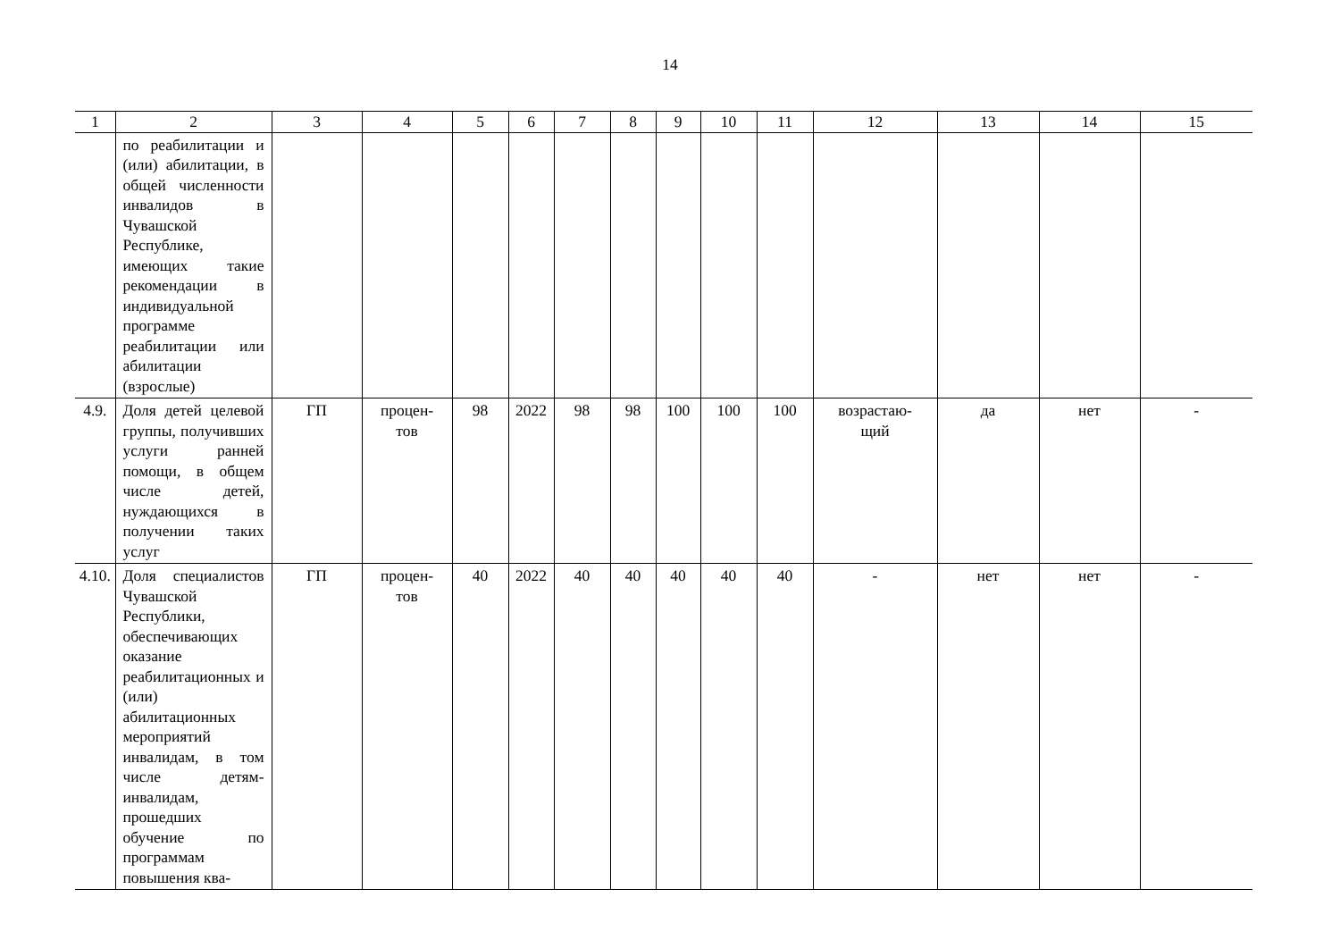14
| 1 | 2 | 3 | 4 | 5 | 6 | 7 | 8 | 9 | 10 | 11 | 12 | 13 | 14 | 15 |
| --- | --- | --- | --- | --- | --- | --- | --- | --- | --- | --- | --- | --- | --- | --- |
| | по реабилитации и (или) абилитации, в общей численности инвалидов в Чувашской Республике, имеющих такие рекомендации в индивидуальной программе реабилитации или абилитации (взрослые) | | | | | | | | | | | | | |
| 4.9. | Доля детей целевой группы, получивших услуги ранней помощи, в общем числе детей, нуждающихся в получении таких услуг | ГП | процен- тов | 98 | 2022 | 98 | 98 | 100 | 100 | 100 | возрастаю- щий | да | нет | - |
| 4.10. | Доля специалистов Чувашской Республики, обеспечивающих оказание реабилитационных и (или) абилитационных мероприятий инвалидам, в том числе детям-инвалидам, прошедших обучение по программам повышения ква- | ГП | процен- тов | 40 | 2022 | 40 | 40 | 40 | 40 | 40 | - | нет | нет | - |